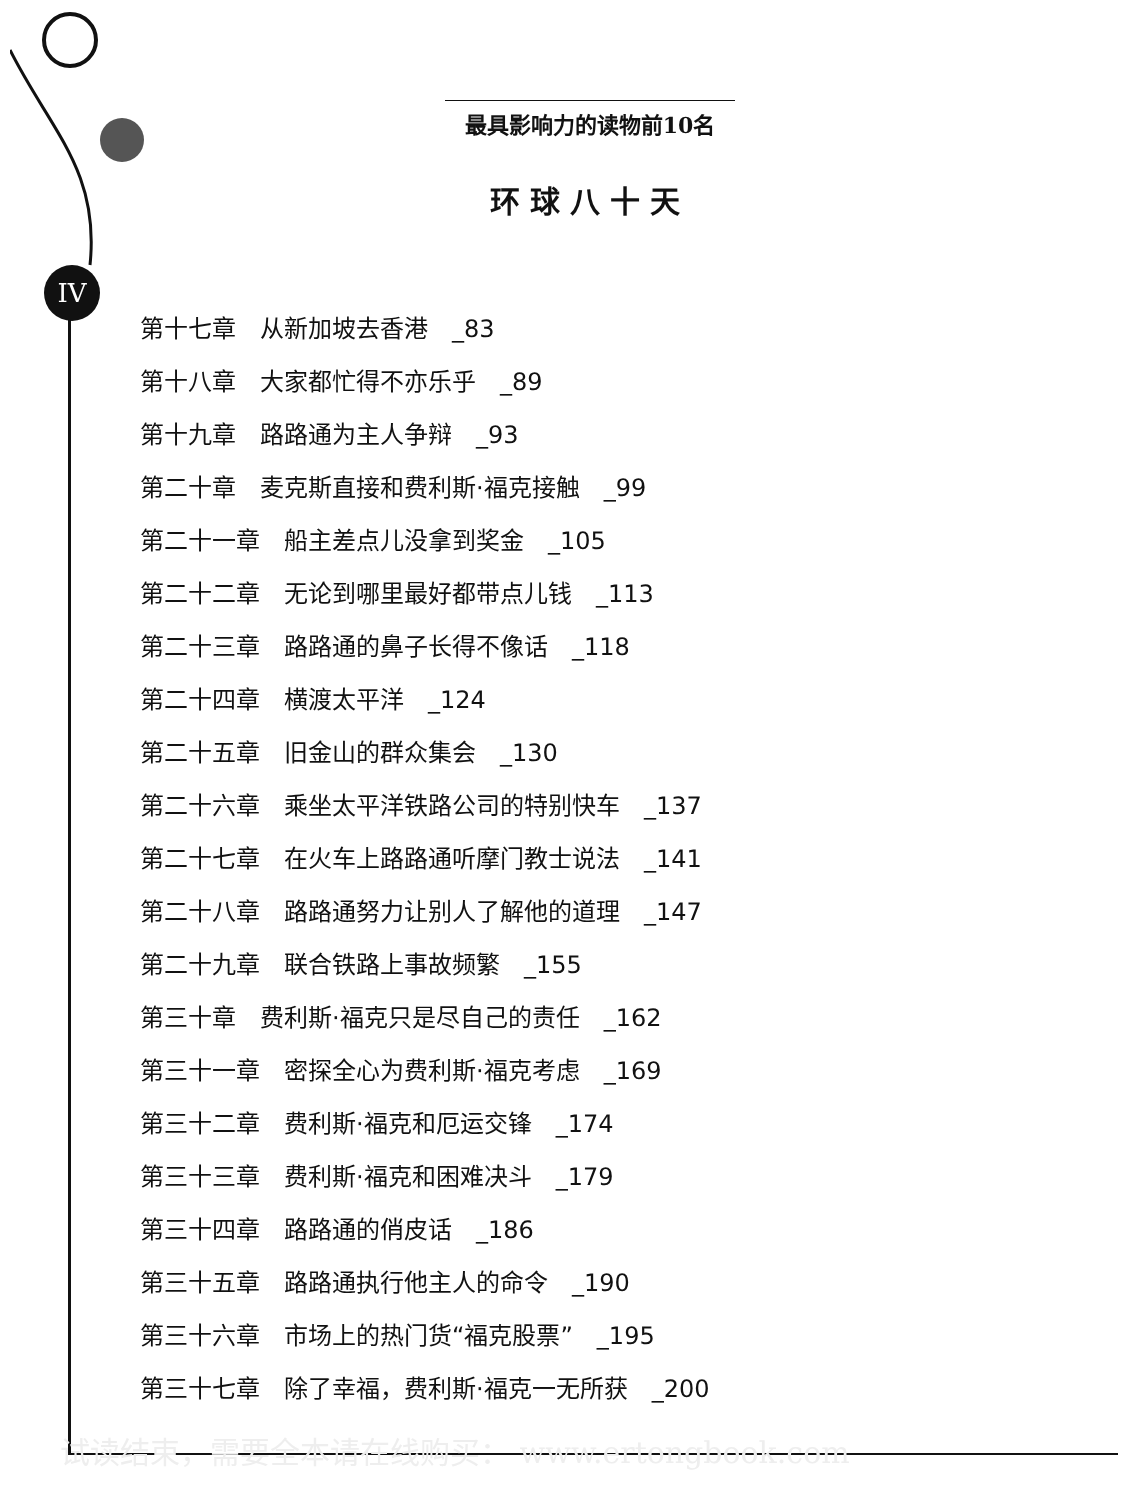IV
最具影响力的读物前10名
环球八十天
第十七章　从新加坡去香港　_83
第十八章　大家都忙得不亦乐乎　_89
第十九章　路路通为主人争辩　_93
第二十章　麦克斯直接和费利斯·福克接触　_99
第二十一章　船主差点儿没拿到奖金　_105
第二十二章　无论到哪里最好都带点儿钱　_113
第二十三章　路路通的鼻子长得不像话　_118
第二十四章　横渡太平洋　_124
第二十五章　旧金山的群众集会　_130
第二十六章　乘坐太平洋铁路公司的特别快车　_137
第二十七章　在火车上路路通听摩门教士说法　_141
第二十八章　路路通努力让别人了解他的道理　_147
第二十九章　联合铁路上事故频繁　_155
第三十章　费利斯·福克只是尽自己的责任　_162
第三十一章　密探全心为费利斯·福克考虑　_169
第三十二章　费利斯·福克和厄运交锋　_174
第三十三章　费利斯·福克和困难决斗　_179
第三十四章　路路通的俏皮话　_186
第三十五章　路路通执行他主人的命令　_190
第三十六章　市场上的热门货“福克股票”　_195
第三十七章　除了幸福，费利斯·福克一无所获　_200
试读结束，需要全本请在线购买： www.ertongbook.com